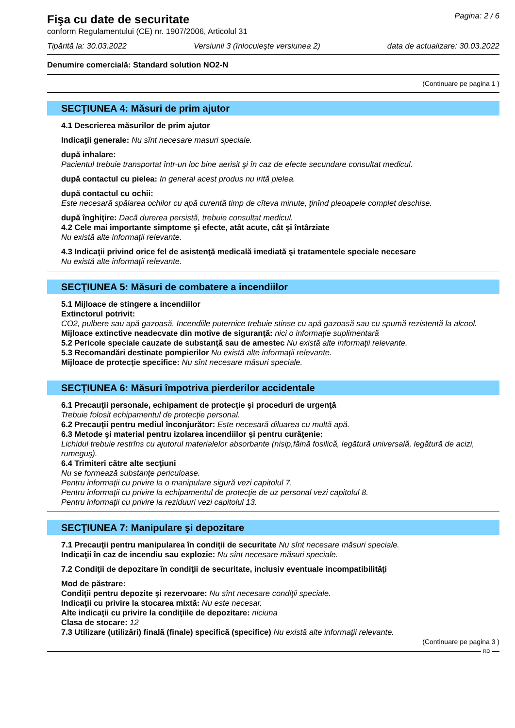Fişa cu date de securitate
conform Regulamentului (CE) nr. 1907/2006, Articolul 31
Pagina: 2 / 6
Tipărită la: 30.03.2022 Versiunii 3 (înlocuieşte versiunea 2) data de actualizare: 30.03.2022
Denumire comercială: Standard solution NO2-N
(Continuare pe pagina 1 )
SECŢIUNEA 4: Măsuri de prim ajutor
4.1 Descrierea măsurilor de prim ajutor
Indicaţii generale: Nu sînt necesare masuri speciale.
după inhalare:
Pacientul trebuie transportat într-un loc bine aerisit şi în caz de efecte secundare consultat medicul.
după contactul cu pielea: In general acest produs nu irită pielea.
după contactul cu ochii:
Este necesară spălarea ochilor cu apă curentă timp de cîteva minute, ţinînd pleoapele complet deschise.
după înghiţire: Dacă durerea persistă, trebuie consultat medicul.
4.2 Cele mai importante simptome şi efecte, atât acute, cât şi întârziate
Nu există alte informaţii relevante.
4.3 Indicaţii privind orice fel de asistenţă medicală imediată şi tratamentele speciale necesare
Nu există alte informaţii relevante.
SECŢIUNEA 5: Măsuri de combatere a incendiilor
5.1 Mijloace de stingere a incendiilor
Extinctorul potrivit:
CO2, pulbere sau apă gazoasă. Incendiile puternice trebuie stinse cu apă gazoasă sau cu spumă rezistentă la alcool.
Mijloace extinctive neadecvate din motive de siguranţă: nici o informaţie suplimentară
5.2 Pericole speciale cauzate de substanţă sau de amestec Nu există alte informaţii relevante.
5.3 Recomandări destinate pompierilor Nu există alte informaţii relevante.
Mijloace de protecţie specifice: Nu sînt necesare măsuri speciale.
SECŢIUNEA 6: Măsuri împotriva pierderilor accidentale
6.1 Precauţii personale, echipament de protecţie şi proceduri de urgenţă
Trebuie folosit echipamentul de protecţie personal.
6.2 Precauţii pentru mediul înconjurător: Este necesară diluarea cu multă apă.
6.3 Metode şi material pentru izolarea incendiilor şi pentru curăţenie:
Lichidul trebuie restrîns cu ajutorul materialelor absorbante (nisip,făină fosilică, legătură universală, legătură de acizi, rumeguş).
6.4 Trimiteri către alte secţiuni
Nu se formează substanţe periculoase.
Pentru informaţii cu privire la o manipulare sigură vezi capitolul 7.
Pentru informaţii cu privire la echipamentul de protecţie de uz personal vezi capitolul 8.
Pentru informaţii cu privire la reziduuri vezi capitolul 13.
SECŢIUNEA 7: Manipulare şi depozitare
7.1 Precauţii pentru manipularea în condiţii de securitate Nu sînt necesare măsuri speciale.
Indicaţii în caz de incendiu sau explozie: Nu sînt necesare măsuri speciale.
7.2 Condiţii de depozitare în condiţii de securitate, inclusiv eventuale incompatibilităţi
Mod de păstrare:
Condiţii pentru depozite şi rezervoare: Nu sînt necesare condiţii speciale.
Indicaţii cu privire la stocarea mixtă: Nu este necesar.
Alte indicaţii cu privire la condiţiile de depozitare: niciuna
Clasa de stocare: 12
7.3 Utilizare (utilizări) finală (finale) specifică (specifice) Nu există alte informaţii relevante.
(Continuare pe pagina 3 )
RO